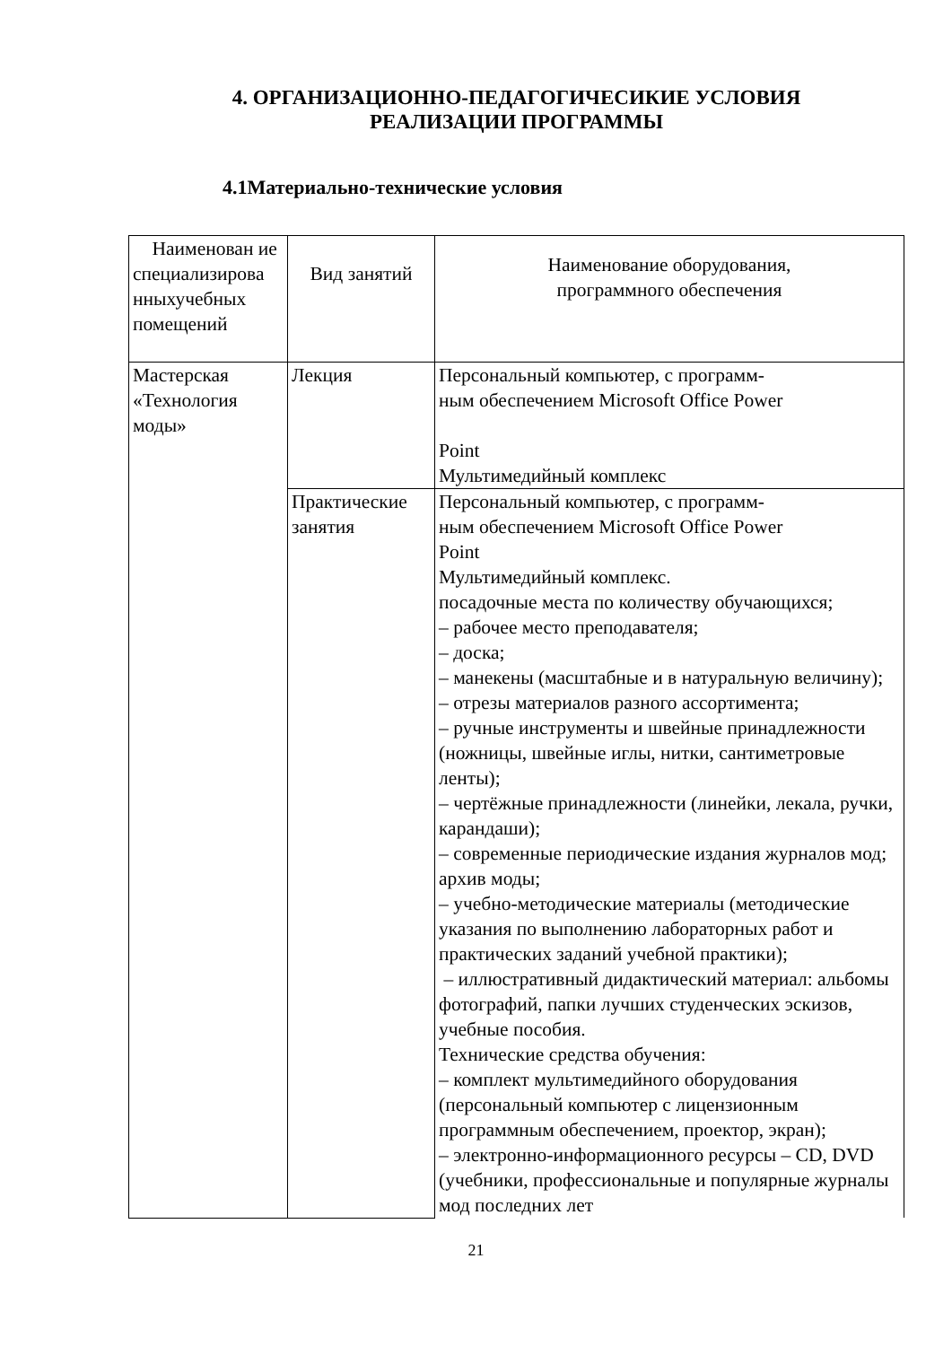4. ОРГАНИЗАЦИОННО-ПЕДАГОГИЧЕСИКИЕ УСЛОВИЯ РЕАЛИЗАЦИИ ПРОГРАММЫ
4.1Материально-технические условия
| Наименован ие специализирова нныхучебных помещений | Вид занятий | Наименование оборудования, программного обеспечения |
| Мастерская «Технология моды» | Лекция | Персональный компьютер, с программ- ным обеспечением Microsoft Office Power Point Мультимедийный комплекс |
| | Практические занятия | Персональный компьютер, с программ- ным обеспечением Microsoft Office Power Point Мультимедийный комплекс. посадочные места по количеству обучающихся; – рабочее место преподавателя; – доска; – манекены (масштабные и в натуральную величину); – отрезы материалов разного ассортимента; – ручные инструменты и швейные принадлежности (ножницы, швейные иглы, нитки, сантиметровые ленты); – чертёжные принадлежности (линейки, лекала, ручки, карандаши); – современные периодические издания журналов мод; архив моды; – учебно-методические материалы (методические указания по выполнению лабораторных работ и практических заданий учебной практики); – иллюстративный дидактический материал: альбомы фотографий, папки лучших студенческих эскизов, учебные пособия. Технические средства обучения: – комплект мультимедийного оборудования (персональный компьютер с лицензионным программным обеспечением, проектор, экран); – электронно-информационного ресурсы – CD, DVD (учебники, профессиональные и популярные журналы мод последних лет |
21